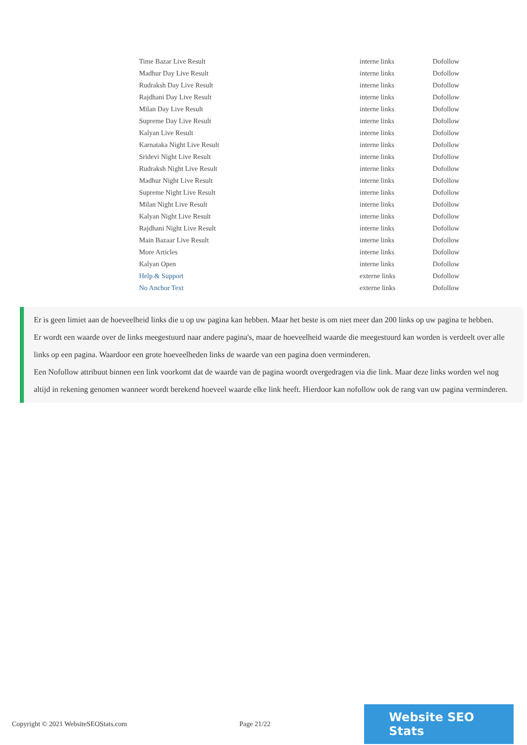| Time Bazar Live Result | interne links | Dofollow |
| Madhur Day Live Result | interne links | Dofollow |
| Rudraksh Day Live Result | interne links | Dofollow |
| Rajdhani Day Live Result | interne links | Dofollow |
| Milan Day Live Result | interne links | Dofollow |
| Supreme Day Live Result | interne links | Dofollow |
| Kalyan Live Result | interne links | Dofollow |
| Karnataka Night Live Result | interne links | Dofollow |
| Sridevi Night Live Result | interne links | Dofollow |
| Rudraksh Night Live Result | interne links | Dofollow |
| Madhur Night Live Result | interne links | Dofollow |
| Supreme Night Live Result | interne links | Dofollow |
| Milan Night Live Result | interne links | Dofollow |
| Kalyan Night Live Result | interne links | Dofollow |
| Rajdhani Night Live Result | interne links | Dofollow |
| Main Bazaar Live Result | interne links | Dofollow |
| More Articles | interne links | Dofollow |
| Kalyan Open | interne links | Dofollow |
| Help & Support | externe links | Dofollow |
| No Anchor Text | externe links | Dofollow |
Er is geen limiet aan de hoeveelheid links die u op uw pagina kan hebben. Maar het beste is om niet meer dan 200 links op uw pagina te hebben.
Er wordt een waarde over de links meegestuurd naar andere pagina's, maar de hoeveelheid waarde die meegestuurd kan worden is verdeelt over alle links op een pagina. Waardoor een grote hoeveelheden links de waarde van een pagina doen verminderen.
Een Nofollow attribuut binnen een link voorkomt dat de waarde van de pagina woordt overgedragen via die link. Maar deze links worden wel nog altijd in rekening genomen wanneer wordt berekend hoeveel waarde elke link heeft. Hierdoor kan nofollow ook de rang van uw pagina verminderen.
Copyright © 2021 WebsiteSEOStats.com Page 21/22 Website SEO Stats